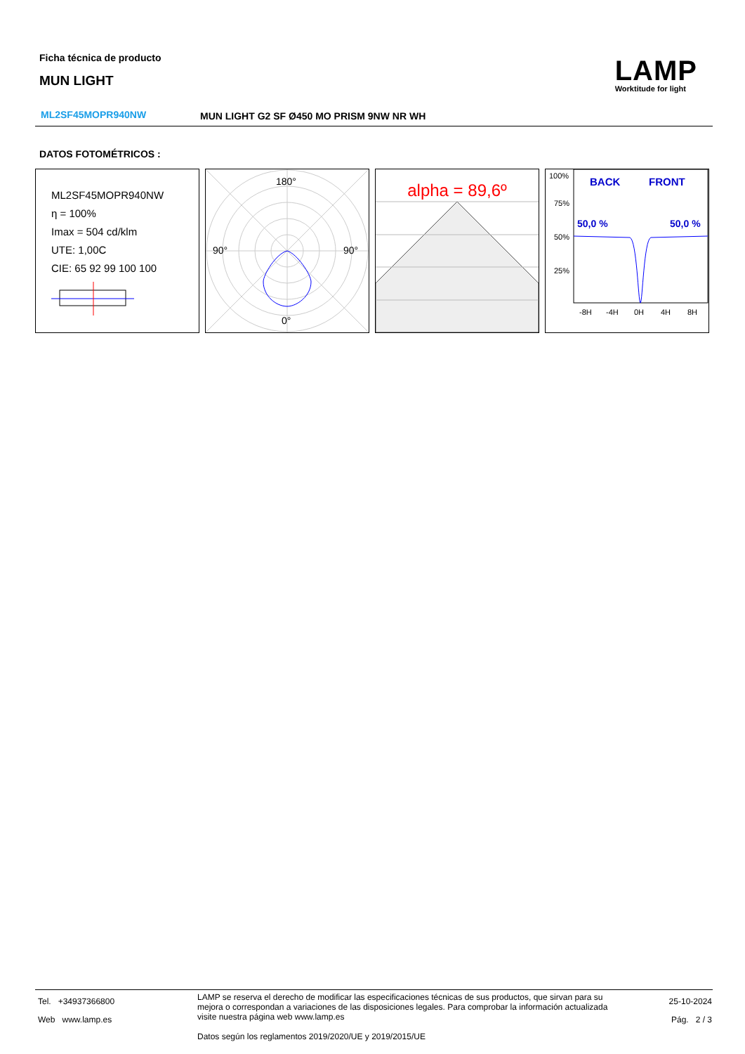Ficha técnica de producto
MUN LIGHT
LAMP
Worktitude for light
ML2SF45MOPR940NW
MUN LIGHT G2 SF Ø450 MO PRISM 9NW NR WH
DATOS FOTOMÉTRICOS :
ML2SF45MOPR940NW
η = 100%
Imax = 504 cd/klm
UTE: 1,00C
CIE: 65 92 99 100 100
180°
90°
90°
0°
alpha = 89,6º
100%
75%
50%
25%
BACK
FRONT
50,0 %
50,0 %
-8H
-4H
0H
4H
8H
Tel. +34937366800
Web www.lamp.es
LAMP se reserva el derecho de modificar las especificaciones técnicas de sus productos, que sirvan para su mejora o correspondan a variaciones de las disposiciones legales. Para comprobar la información actualizada visite nuestra página web www.lamp.es
Datos según los reglamentos 2019/2020/UE y 2019/2015/UE
25-10-2024
Pág. 2 / 3